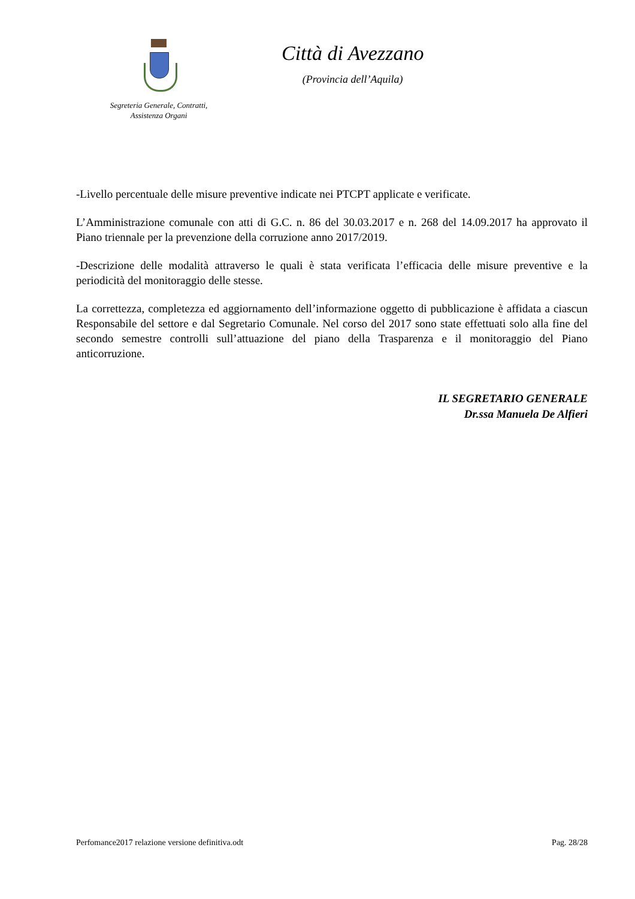Segreteria Generale, Contratti,
Assistenza Organi
Città di Avezzano
(Provincia dell’Aquila)
-Livello percentuale delle misure preventive indicate nei PTCPT applicate e verificate.
L’Amministrazione comunale con atti di G.C. n. 86 del 30.03.2017 e n. 268 del 14.09.2017 ha approvato il Piano triennale per la prevenzione della corruzione anno 2017/2019.
-Descrizione delle modalità attraverso le quali è stata verificata l’efficacia delle misure preventive e la periodicità del monitoraggio delle stesse.
La correttezza, completezza ed aggiornamento dell’informazione oggetto di pubblicazione è affidata a ciascun Responsabile del settore e dal Segretario Comunale. Nel corso del 2017 sono state effettuati solo alla fine del secondo semestre controlli sull’attuazione del piano della Trasparenza e il monitoraggio del Piano anticorruzione.
IL SEGRETARIO GENERALE
Dr.ssa Manuela De Alfieri
Perfomance2017 relazione versione definitiva.odt Pag. 28/28